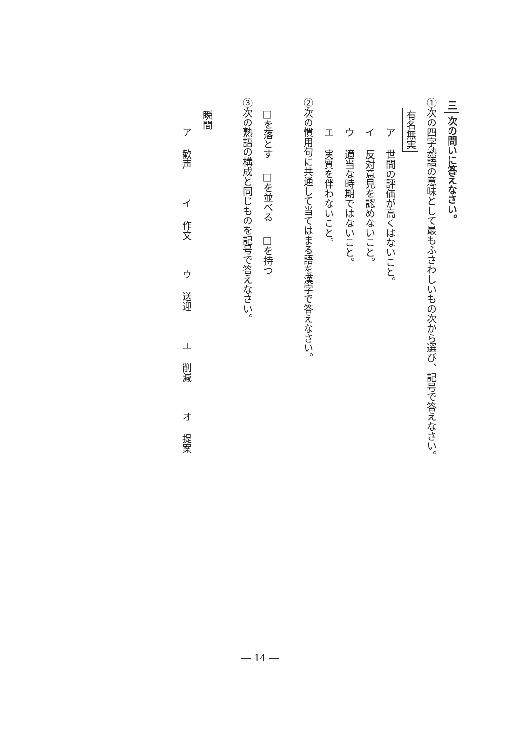三 次の問いに答えなさい。
①次の四字熟語の意味として最もふさわしいもの次から選び、記号で答えなさい。
有名無実
ア 世間の評価が高くはないこと。
イ 反対意見を認めないこと。
ウ 適当な時期ではないこと。
エ 実質を伴わないこと。
②次の慣用句に共通して当てはまる語を漢字で答えなさい。
□を落とす □を並べる □を持つ
③次の熟語の構成と同じものを記号で答えなさい。
瞬間
ア 歓声 イ 作文 ウ 送迎 エ 削減 オ 提案
― 14 ―